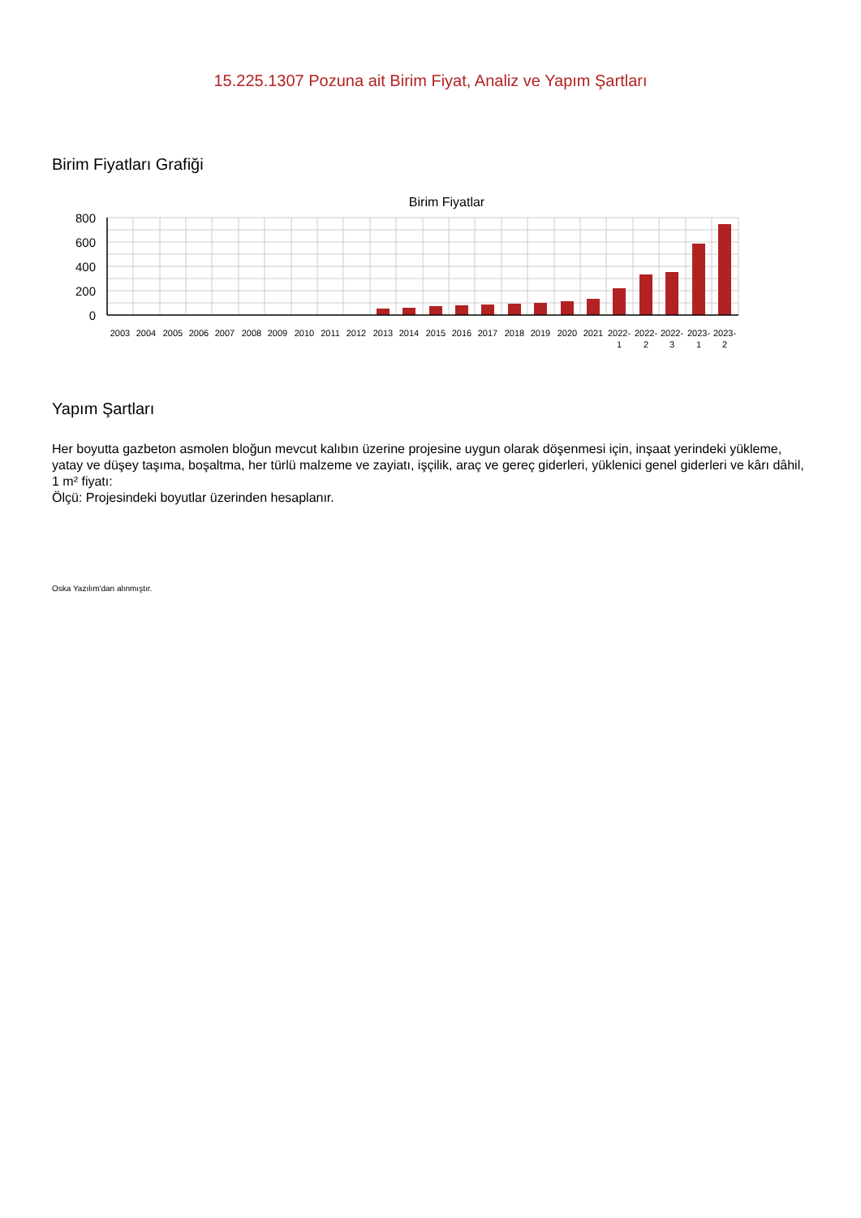15.225.1307 Pozuna ait Birim Fiyat, Analiz ve Yapım Şartları
Birim Fiyatları Grafiği
Birim Fiyatlar
800
600
400
200
0
2003
2004
2005
2006
2007
2008
2009
2010
2011
2012
2013
2014
2015
2016
2017
2018
2019
2020
2021
2022-
1
2022-
2
2022-
3
2023-
1
2023-
2
Yapım Şartları
Her boyutta gazbeton asmolen bloğun mevcut kalıbın üzerine projesine uygun olarak döşenmesi için, inşaat yerindeki yükleme, yatay ve düşey taşıma, boşaltma, her türlü malzeme ve zayiatı, işçilik, araç ve gereç giderleri, yüklenici genel giderleri ve kârı dâhil, 1 m² fiyatı:
Ölçü: Projesindeki boyutlar üzerinden hesaplanır.
Oska Yazılım'dan alınmıştır.